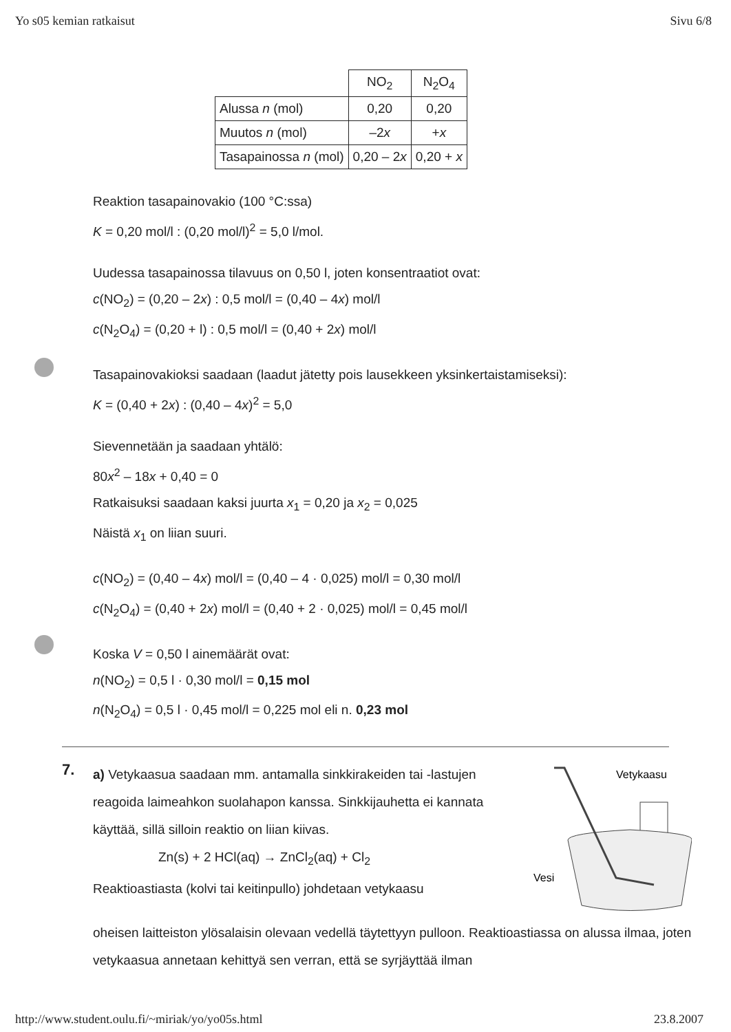Yo s05 kemian ratkaisut Sivu 6/8
| | NO<sub>2</sub> | N<sub>2</sub>O<sub>4</sub> |
| --- | --- | --- |
| Alussa n (mol) | 0,20 | 0,20 |
| Muutos n (mol) | –2 x | + x |
| Tasapainossa n (mol) | 0,20 – 2 x | 0,20 + x |
Reaktion tasapainovakio (100 °C:ssa)
K = 0,20 mol/l : (0,20 mol/l)<sup>2</sup> = 5,0 l/mol.
Uudessa tasapainossa tilavuus on 0,50 l, joten konsentraatiot ovat:
c(NO<sub>2</sub>) = (0,20 – 2x) : 0,5 mol/l = (0,40 – 4x) mol/l
c(N<sub>2</sub>O<sub>4</sub>) = (0,20 + l) : 0,5 mol/l = (0,40 + 2x) mol/l
Tasapainovakioksi saadaan (laadut jätetty pois lausekkeen yksinkertaistamiseksi):
K = (0,40 + 2x) : (0,40 – 4x)<sup>2</sup> = 5,0
Sievennetään ja saadaan yhtälö:
80x<sup>2</sup> – 18x + 0,40 = 0
Ratkaisuksi saadaan kaksi juurta x<sub>1</sub> = 0,20 ja x<sub>2</sub> = 0,025
Näistä x<sub>1</sub> on liian suuri.
c(NO<sub>2</sub>) = (0,40 – 4x) mol/l = (0,40 – 4 · 0,025) mol/l = 0,30 mol/l
c(N<sub>2</sub>O<sub>4</sub>) = (0,40 + 2x) mol/l = (0,40 + 2 · 0,025) mol/l = 0,45 mol/l
Koska V = 0,50 l ainemäärät ovat:
n(NO<sub>2</sub>) = 0,5 l · 0,30 mol/l = 0,15 mol
n(N<sub>2</sub>O<sub>4</sub>) = 0,5 l · 0,45 mol/l = 0,225 mol eli n. 0,23 mol
7.
a) Vetykaasua saadaan mm. antamalla sinkkirakeiden tai -lastujen reagoida laimeahkon suolahapon kanssa. Sinkkijauhetta ei kannata käyttää, sillä silloin reaktio on liian kiivas.
Zn(s) + 2 HCl(aq) → ZnCl<sub>2</sub>(aq) + Cl<sub>2</sub>
Reaktioastiasta (kolvi tai keitinpullo) johdetaan vetykaasu
Vetykaasu
Vesi
oheisen laitteiston ylösalaisin olevaan vedellä täytettyyn pulloon. Reaktioastiassa on alussa ilmaa, joten vetykaasua annetaan kehittyä sen verran, että se syrjäyttää ilman
http://www.student.oulu.fi/~miriak/yo/yo05s.html 23.8.2007